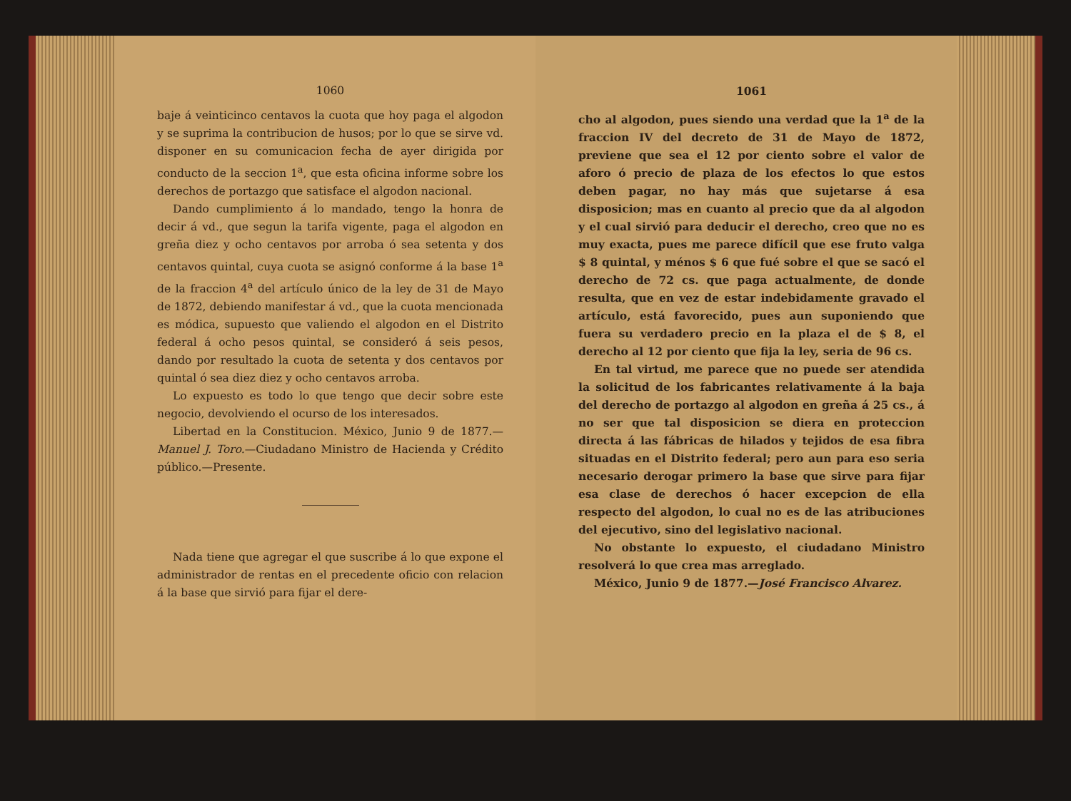1060
baje á veinticinco centavos la cuota que hoy paga el algodon y se suprima la contribucion de husos; por lo que se sirve vd. disponer en su comunicacion fecha de ayer dirigida por conducto de la seccion 1<sup>a</sup>, que esta oficina informe sobre los derechos de portazgo que satisface el algodon nacional.
Dando cumplimiento á lo mandado, tengo la honra de decir á vd., que segun la tarifa vigente, paga el algodon en greña diez y ocho centavos por arroba ó sea setenta y dos centavos quintal, cuya cuota se asignó conforme á la base 1<sup>a</sup> de la fraccion 4<sup>a</sup> del artículo único de la ley de 31 de Mayo de 1872, debiendo manifestar á vd., que la cuota mencionada es módica, supuesto que valiendo el algodon en el Distrito federal á ocho pesos quintal, se consideró á seis pesos, dando por resultado la cuota de setenta y dos centavos por quintal ó sea diez diez y ocho centavos arroba.
Lo expuesto es todo lo que tengo que decir sobre este negocio, devolviendo el ocurso de los interesados.
Libertad en la Constitucion. México, Junio 9 de 1877.—Manuel J. Toro.—Ciudadano Ministro de Hacienda y Crédito público.—Presente.
Nada tiene que agregar el que suscribe á lo que expone el administrador de rentas en el precedente oficio con relacion á la base que sirvió para fijar el dere-
1061
cho al algodon, pues siendo una verdad que la 1<sup>a</sup> de la fraccion IV del decreto de 31 de Mayo de 1872, previene que sea el 12 por ciento sobre el valor de aforo ó precio de plaza de los efectos lo que estos deben pagar, no hay más que sujetarse á esa disposicion; mas en cuanto al precio que da al algodon y el cual sirvió para deducir el derecho, creo que no es muy exacta, pues me parece difícil que ese fruto valga $ 8 quintal, y ménos $ 6 que fué sobre el que se sacó el derecho de 72 cs. que paga actualmente, de donde resulta, que en vez de estar indebidamente gravado el artículo, está favorecido, pues aun suponiendo que fuera su verdadero precio en la plaza el de $ 8, el derecho al 12 por ciento que fija la ley, seria de 96 cs.
En tal virtud, me parece que no puede ser atendida la solicitud de los fabricantes relativamente á la baja del derecho de portazgo al algodon en greña á 25 cs., á no ser que tal disposicion se diera en proteccion directa á las fábricas de hilados y tejidos de esa fibra situadas en el Distrito federal; pero aun para eso seria necesario derogar primero la base que sirve para fijar esa clase de derechos ó hacer excepcion de ella respecto del algodon, lo cual no es de las atribuciones del ejecutivo, sino del legislativo nacional.
No obstante lo expuesto, el ciudadano Ministro resolverá lo que crea mas arreglado.
México, Junio 9 de 1877.—José Francisco Alvarez.